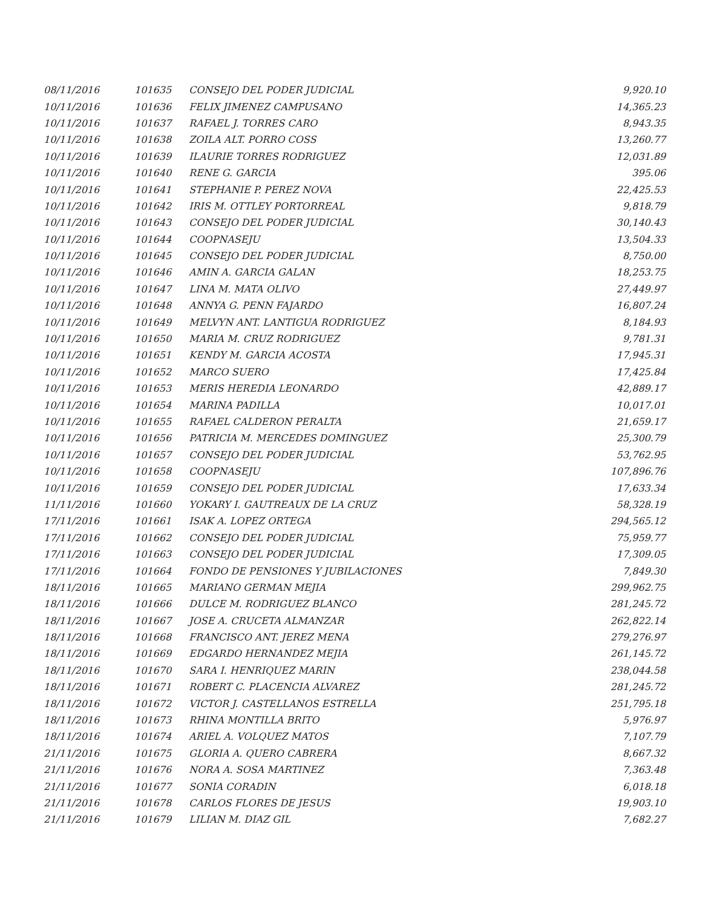| 08/11/2016 | 101635 | CONSEJO DEL PODER JUDICIAL | 9,920.10 |
| 10/11/2016 | 101636 | FELIX JIMENEZ CAMPUSANO | 14,365.23 |
| 10/11/2016 | 101637 | RAFAEL J. TORRES CARO | 8,943.35 |
| 10/11/2016 | 101638 | ZOILA ALT. PORRO COSS | 13,260.77 |
| 10/11/2016 | 101639 | ILAURIE TORRES RODRIGUEZ | 12,031.89 |
| 10/11/2016 | 101640 | RENE G. GARCIA | 395.06 |
| 10/11/2016 | 101641 | STEPHANIE P. PEREZ NOVA | 22,425.53 |
| 10/11/2016 | 101642 | IRIS M. OTTLEY PORTORREAL | 9,818.79 |
| 10/11/2016 | 101643 | CONSEJO DEL PODER JUDICIAL | 30,140.43 |
| 10/11/2016 | 101644 | COOPNASEJU | 13,504.33 |
| 10/11/2016 | 101645 | CONSEJO DEL PODER JUDICIAL | 8,750.00 |
| 10/11/2016 | 101646 | AMIN A. GARCIA GALAN | 18,253.75 |
| 10/11/2016 | 101647 | LINA M. MATA OLIVO | 27,449.97 |
| 10/11/2016 | 101648 | ANNYA G. PENN FAJARDO | 16,807.24 |
| 10/11/2016 | 101649 | MELVYN ANT. LANTIGUA RODRIGUEZ | 8,184.93 |
| 10/11/2016 | 101650 | MARIA M. CRUZ RODRIGUEZ | 9,781.31 |
| 10/11/2016 | 101651 | KENDY M. GARCIA ACOSTA | 17,945.31 |
| 10/11/2016 | 101652 | MARCO SUERO | 17,425.84 |
| 10/11/2016 | 101653 | MERIS HEREDIA LEONARDO | 42,889.17 |
| 10/11/2016 | 101654 | MARINA PADILLA | 10,017.01 |
| 10/11/2016 | 101655 | RAFAEL CALDERON PERALTA | 21,659.17 |
| 10/11/2016 | 101656 | PATRICIA M. MERCEDES DOMINGUEZ | 25,300.79 |
| 10/11/2016 | 101657 | CONSEJO DEL PODER JUDICIAL | 53,762.95 |
| 10/11/2016 | 101658 | COOPNASEJU | 107,896.76 |
| 10/11/2016 | 101659 | CONSEJO DEL PODER JUDICIAL | 17,633.34 |
| 11/11/2016 | 101660 | YOKARY I. GAUTREAUX DE LA CRUZ | 58,328.19 |
| 17/11/2016 | 101661 | ISAK A. LOPEZ ORTEGA | 294,565.12 |
| 17/11/2016 | 101662 | CONSEJO DEL PODER JUDICIAL | 75,959.77 |
| 17/11/2016 | 101663 | CONSEJO DEL PODER JUDICIAL | 17,309.05 |
| 17/11/2016 | 101664 | FONDO DE PENSIONES Y JUBILACIONES | 7,849.30 |
| 18/11/2016 | 101665 | MARIANO GERMAN MEJIA | 299,962.75 |
| 18/11/2016 | 101666 | DULCE M. RODRIGUEZ BLANCO | 281,245.72 |
| 18/11/2016 | 101667 | JOSE A. CRUCETA ALMANZAR | 262,822.14 |
| 18/11/2016 | 101668 | FRANCISCO ANT. JEREZ MENA | 279,276.97 |
| 18/11/2016 | 101669 | EDGARDO HERNANDEZ MEJIA | 261,145.72 |
| 18/11/2016 | 101670 | SARA I. HENRIQUEZ MARIN | 238,044.58 |
| 18/11/2016 | 101671 | ROBERT C. PLACENCIA ALVAREZ | 281,245.72 |
| 18/11/2016 | 101672 | VICTOR J. CASTELLANOS ESTRELLA | 251,795.18 |
| 18/11/2016 | 101673 | RHINA MONTILLA BRITO | 5,976.97 |
| 18/11/2016 | 101674 | ARIEL A. VOLQUEZ MATOS | 7,107.79 |
| 21/11/2016 | 101675 | GLORIA A. QUERO CABRERA | 8,667.32 |
| 21/11/2016 | 101676 | NORA A. SOSA MARTINEZ | 7,363.48 |
| 21/11/2016 | 101677 | SONIA CORADIN | 6,018.18 |
| 21/11/2016 | 101678 | CARLOS FLORES DE JESUS | 19,903.10 |
| 21/11/2016 | 101679 | LILIAN M. DIAZ GIL | 7,682.27 |